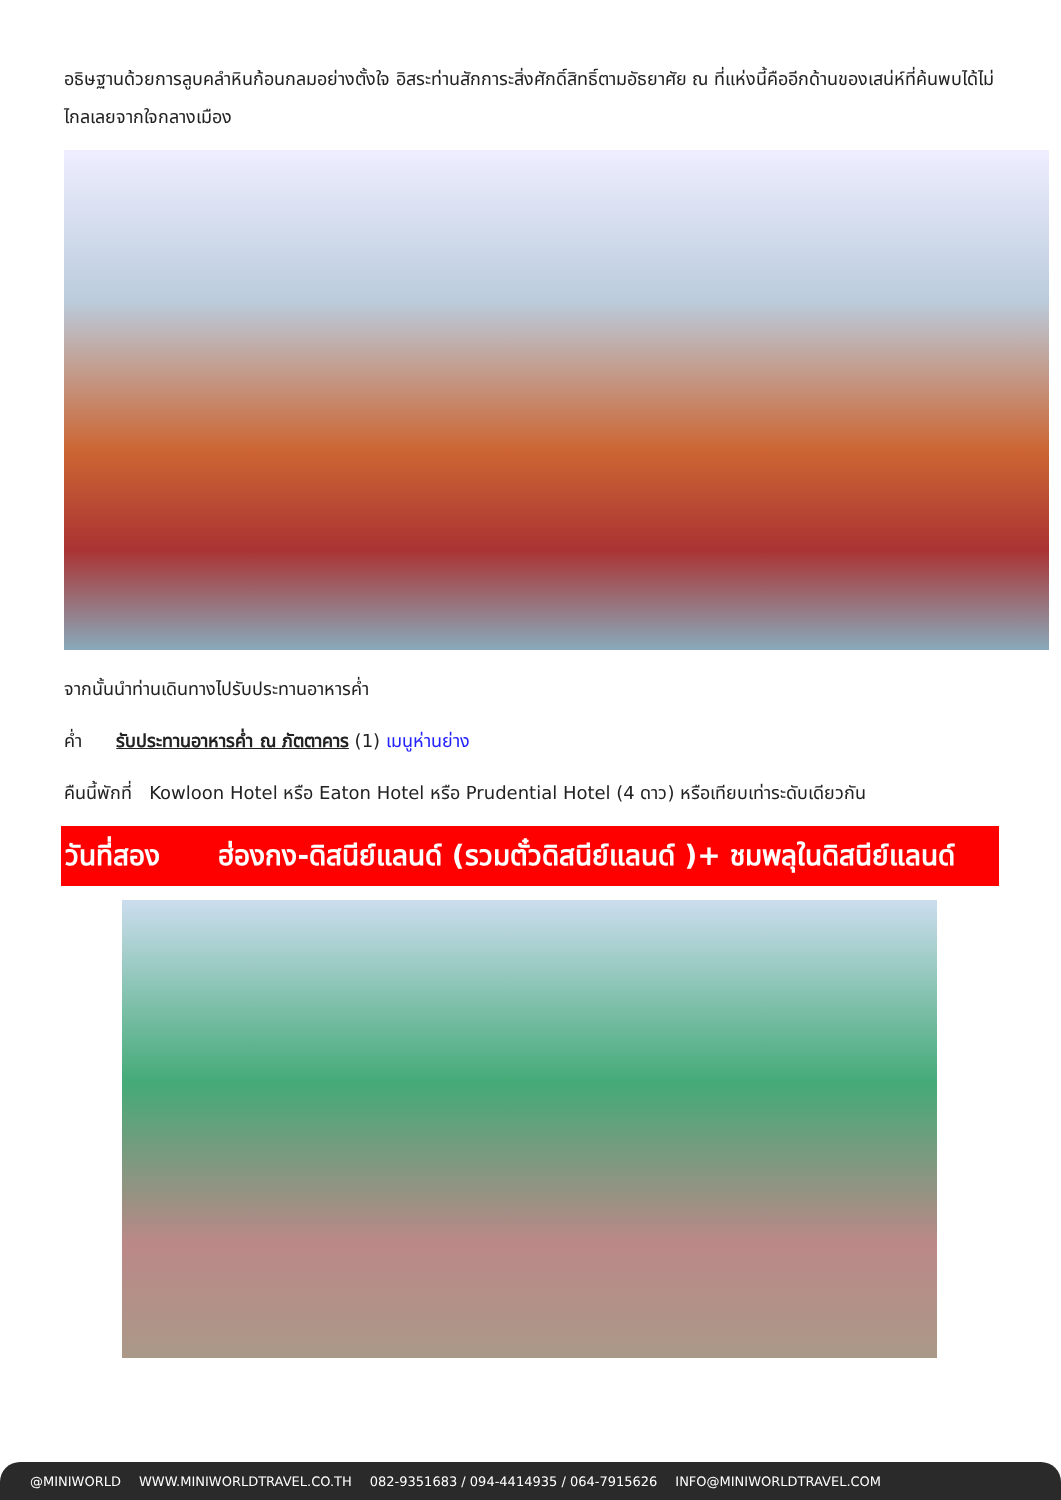อธิษฐานด้วยการลูบคลำหินก้อนกลมอย่างตั้งใจ อิสระท่านสักการะสิ่งศักดิ์สิทธิ์ตามอัธยาศัย ณ ที่แห่งนี้คืออีกด้านของเสน่ห์ที่ค้นพบได้ไม่ไกลเลยจากใจกลางเมือง
จากนั้นนำท่านเดินทางไปรับประทานอาหารค่ำ
ค่ำ รับประทานอาหารค่ำ ณ ภัตตาคาร (1) เมนูห่านย่าง
คืนนี้พักที่ Kowloon Hotel หรือ Eaton Hotel หรือ Prudential Hotel (4 ดาว) หรือเทียบเท่าระดับเดียวกัน
วันที่สอง ฮ่องกง-ดิสนีย์แลนด์ (รวมตั๋วดิสนีย์แลนด์ )+ ชมพลุในดิสนีย์แลนด์
@MINIWORLD WWW.MINIWORLDTRAVEL.CO.TH 082-9351683 / 094-4414935 / 064-7915626 INFO@MINIWORLDTRAVEL.COM